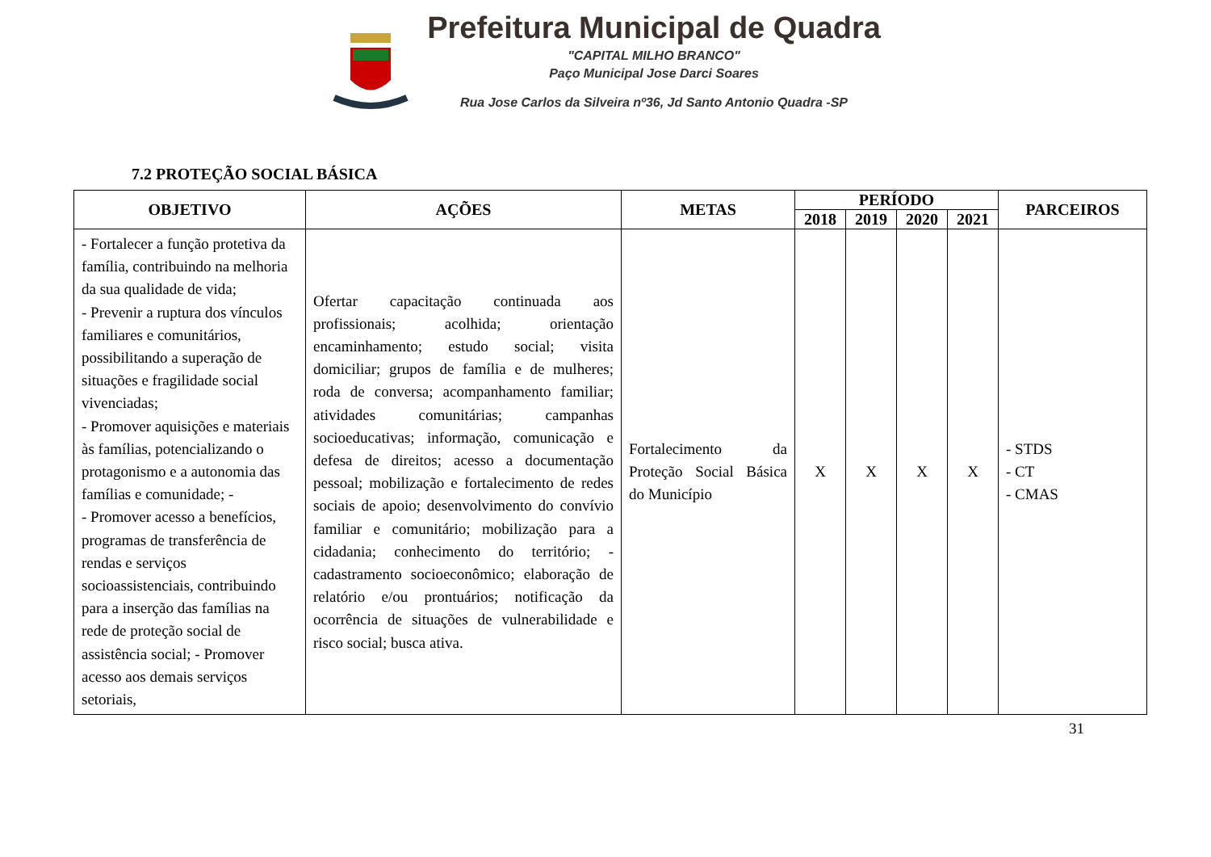Prefeitura Municipal de Quadra
"CAPITAL MILHO BRANCO"
Paço Municipal Jose Darci Soares
Rua Jose Carlos da Silveira nº36, Jd Santo Antonio Quadra -SP
7.2 PROTEÇÃO SOCIAL BÁSICA
| OBJETIVO | AÇÕES | METAS | PERÍODO | | | | PARCEIROS |
| --- | --- | --- | --- | --- | --- | --- | --- |
| | | | 2018 | 2019 | 2020 | 2021 | |
| - Fortalecer a função protetiva da família, contribuindo na melhoria da sua qualidade de vida; - Prevenir a ruptura dos vínculos familiares e comunitários, possibilitando a superação de situações e fragilidade social vivenciadas; - Promover aquisições e materiais às famílias, potencializando o protagonismo e a autonomia das famílias e comunidade; - - Promover acesso a benefícios, programas de transferência de rendas e serviços socioassistenciais, contribuindo para a inserção das famílias na rede de proteção social de assistência social; - Promover acesso aos demais serviços setoriais, | Ofertar capacitação continuada aos profissionais; acolhida; orientação encaminhamento; estudo social; visita domiciliar; grupos de família e de mulheres; roda de conversa; acompanhamento familiar; atividades comunitárias; campanhas socioeducativas; informação, comunicação e defesa de direitos; acesso a documentação pessoal; mobilização e fortalecimento de redes sociais de apoio; desenvolvimento do convívio familiar e comunitário; mobilização para a cidadania; conhecimento do território; - cadastramento socioeconômico; elaboração de relatório e/ou prontuários; notificação da ocorrência de situações de vulnerabilidade e risco social; busca ativa. | Fortalecimento da Proteção Social Básica do Município | X | X | X | X | - STDS - CT - CMAS |
31